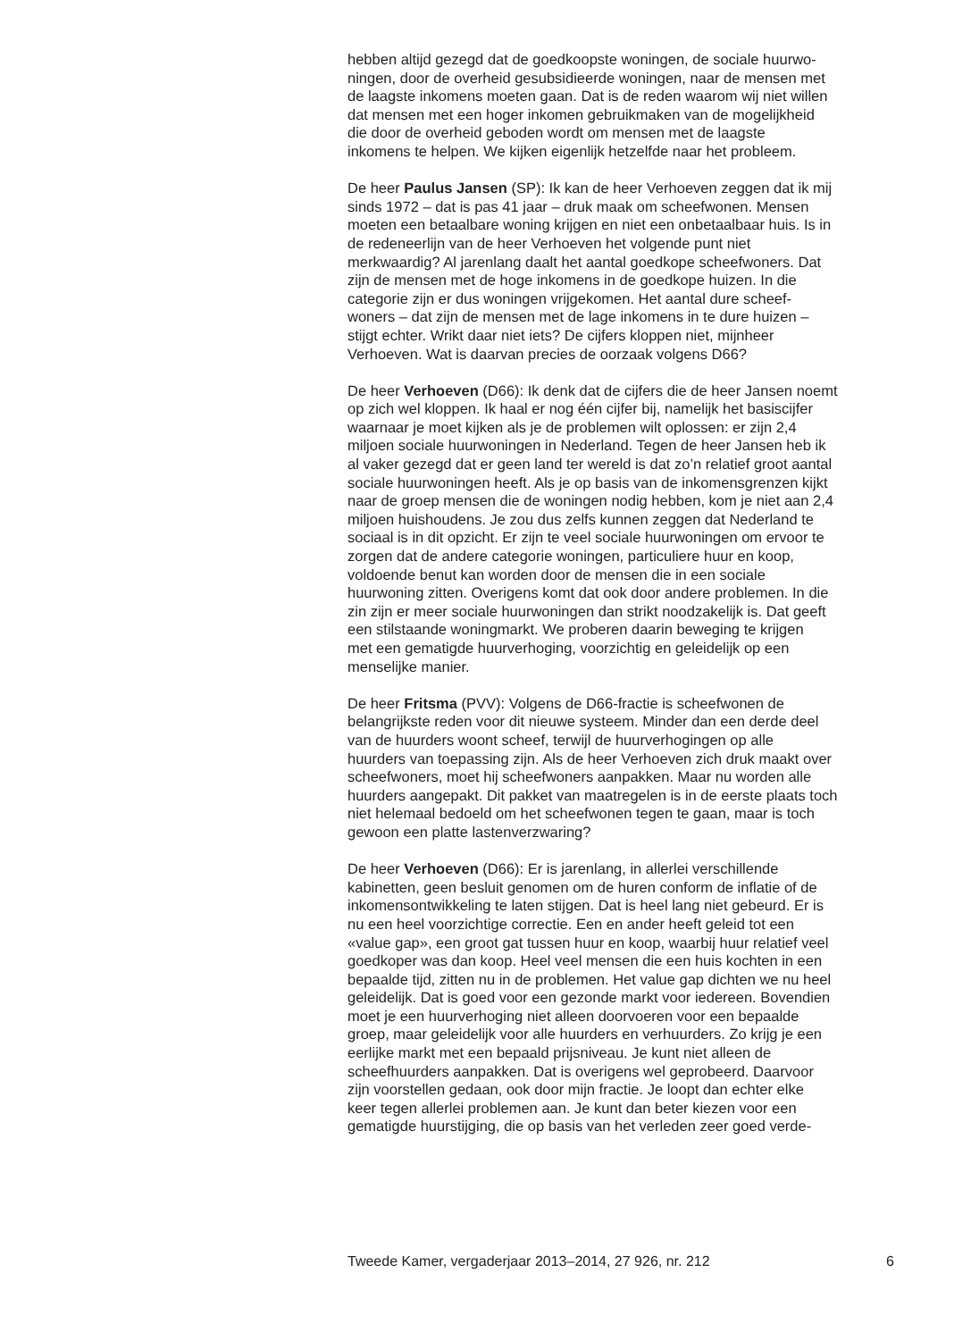hebben altijd gezegd dat de goedkoopste woningen, de sociale huurwo-
ningen, door de overheid gesubsidieerde woningen, naar de mensen met
de laagste inkomens moeten gaan. Dat is de reden waarom wij niet willen
dat mensen met een hoger inkomen gebruikmaken van de mogelijkheid
die door de overheid geboden wordt om mensen met de laagste
inkomens te helpen. We kijken eigenlijk hetzelfde naar het probleem.
De heer Paulus Jansen (SP): Ik kan de heer Verhoeven zeggen dat ik mij
sinds 1972 – dat is pas 41 jaar – druk maak om scheefwonen. Mensen
moeten een betaalbare woning krijgen en niet een onbetaalbaar huis. Is in
de redeneerlijn van de heer Verhoeven het volgende punt niet
merkwaardig? Al jarenlang daalt het aantal goedkope scheefwoners. Dat
zijn de mensen met de hoge inkomens in de goedkope huizen. In die
categorie zijn er dus woningen vrijgekomen. Het aantal dure scheef-
woners – dat zijn de mensen met de lage inkomens in te dure huizen –
stijgt echter. Wrikt daar niet iets? De cijfers kloppen niet, mijnheer
Verhoeven. Wat is daarvan precies de oorzaak volgens D66?
De heer Verhoeven (D66): Ik denk dat de cijfers die de heer Jansen noemt
op zich wel kloppen. Ik haal er nog één cijfer bij, namelijk het basiscijfer
waarnaar je moet kijken als je de problemen wilt oplossen: er zijn 2,4
miljoen sociale huurwoningen in Nederland. Tegen de heer Jansen heb ik
al vaker gezegd dat er geen land ter wereld is dat zo’n relatief groot aantal
sociale huurwoningen heeft. Als je op basis van de inkomensgrenzen kijkt
naar de groep mensen die de woningen nodig hebben, kom je niet aan 2,4
miljoen huishoudens. Je zou dus zelfs kunnen zeggen dat Nederland te
sociaal is in dit opzicht. Er zijn te veel sociale huurwoningen om ervoor te
zorgen dat de andere categorie woningen, particuliere huur en koop,
voldoende benut kan worden door de mensen die in een sociale
huurwoning zitten. Overigens komt dat ook door andere problemen. In die
zin zijn er meer sociale huurwoningen dan strikt noodzakelijk is. Dat geeft
een stilstaande woningmarkt. We proberen daarin beweging te krijgen
met een gematigde huurverhoging, voorzichtig en geleidelijk op een
menselijke manier.
De heer Fritsma (PVV): Volgens de D66-fractie is scheefwonen de
belangrijkste reden voor dit nieuwe systeem. Minder dan een derde deel
van de huurders woont scheef, terwijl de huurverhogingen op alle
huurders van toepassing zijn. Als de heer Verhoeven zich druk maakt over
scheefwoners, moet hij scheefwoners aanpakken. Maar nu worden alle
huurders aangepakt. Dit pakket van maatregelen is in de eerste plaats toch
niet helemaal bedoeld om het scheefwonen tegen te gaan, maar is toch
gewoon een platte lastenverzwaring?
De heer Verhoeven (D66): Er is jarenlang, in allerlei verschillende
kabinetten, geen besluit genomen om de huren conform de inflatie of de
inkomensontwikkeling te laten stijgen. Dat is heel lang niet gebeurd. Er is
nu een heel voorzichtige correctie. Een en ander heeft geleid tot een
«value gap», een groot gat tussen huur en koop, waarbij huur relatief veel
goedkoper was dan koop. Heel veel mensen die een huis kochten in een
bepaalde tijd, zitten nu in de problemen. Het value gap dichten we nu heel
geleidelijk. Dat is goed voor een gezonde markt voor iedereen. Bovendien
moet je een huurverhoging niet alleen doorvoeren voor een bepaalde
groep, maar geleidelijk voor alle huurders en verhuurders. Zo krijg je een
eerlijke markt met een bepaald prijsniveau. Je kunt niet alleen de
scheefhuurders aanpakken. Dat is overigens wel geprobeerd. Daarvoor
zijn voorstellen gedaan, ook door mijn fractie. Je loopt dan echter elke
keer tegen allerlei problemen aan. Je kunt dan beter kiezen voor een
gematigde huurstijging, die op basis van het verleden zeer goed verde-
Tweede Kamer, vergaderjaar 2013–2014, 27 926, nr. 212 6